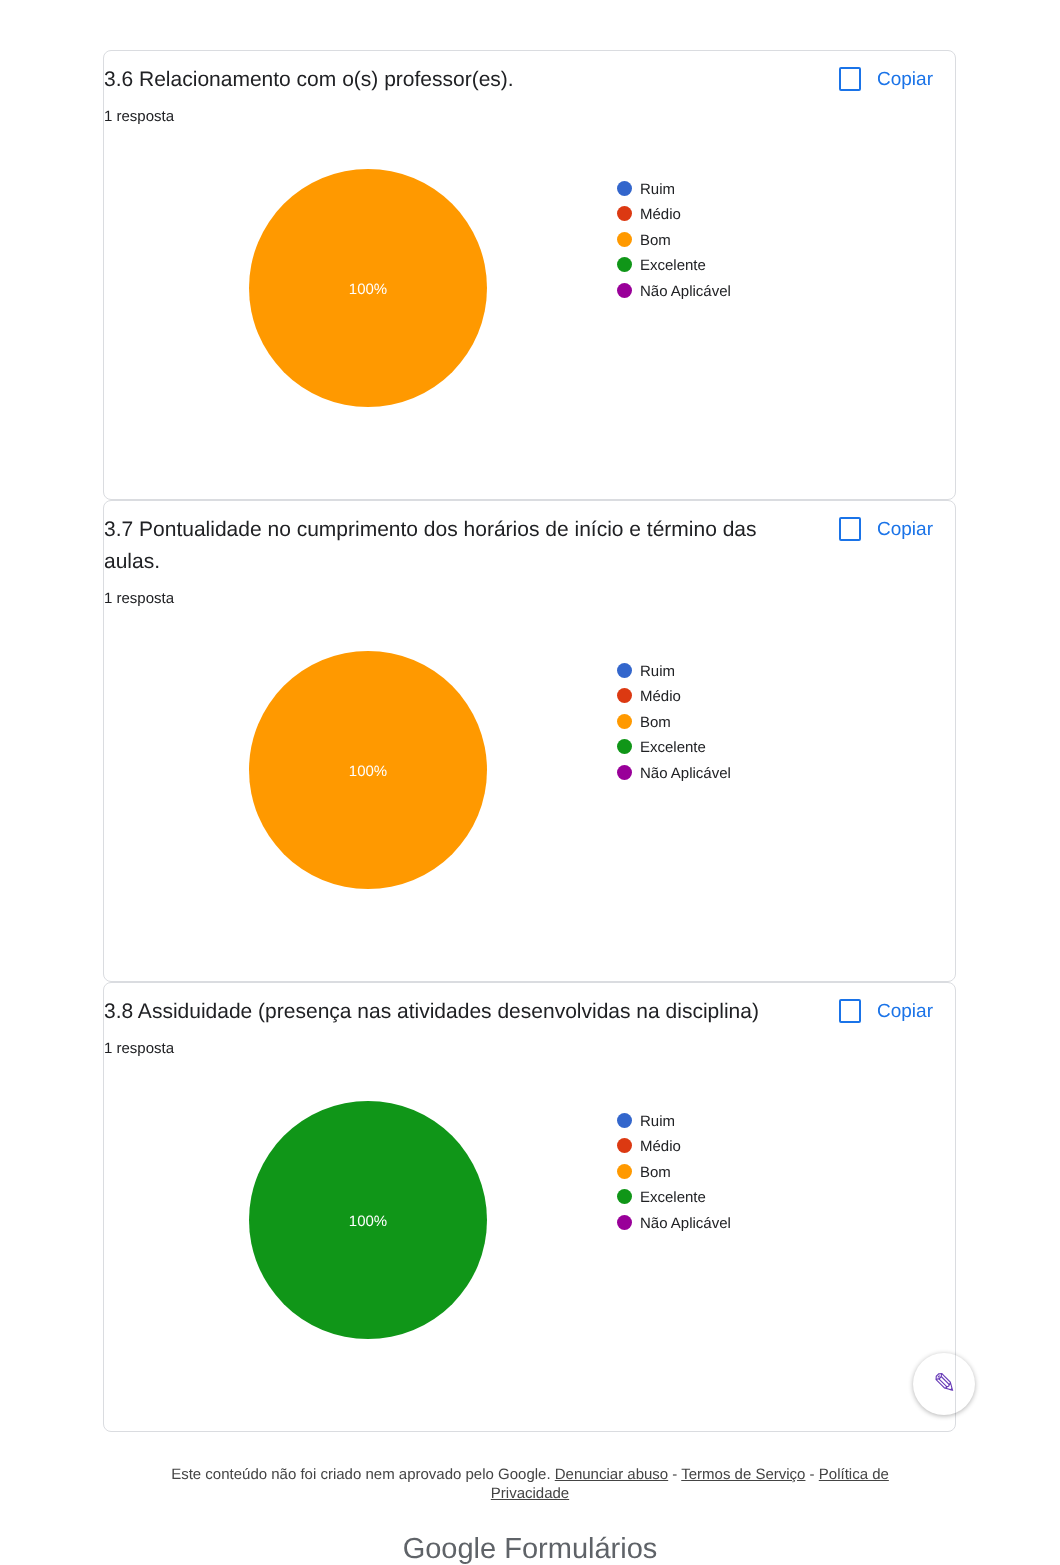3.6 Relacionamento com o(s) professor(es).
Copiar
1 resposta
100%
Ruim
Médio
Bom
Excelente
Não Aplicável
3.7 Pontualidade no cumprimento dos horários de início e término das aulas.
Copiar
1 resposta
100%
Ruim
Médio
Bom
Excelente
Não Aplicável
3.8 Assiduidade (presença nas atividades desenvolvidas na disciplina)
Copiar
1 resposta
100%
Ruim
Médio
Bom
Excelente
Não Aplicável
Este conteúdo não foi criado nem aprovado pelo Google. Denunciar abuso - Termos de Serviço - Política de Privacidade
Google Formulários
✎